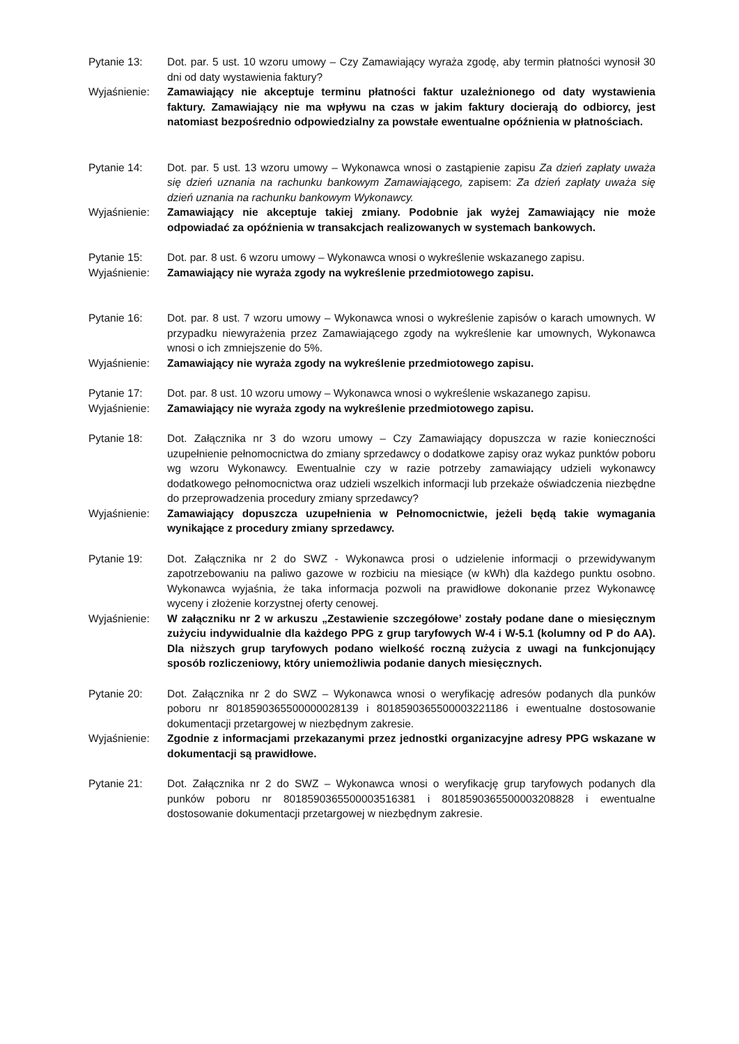Pytanie 13: Dot. par. 5 ust. 10 wzoru umowy – Czy Zamawiający wyraża zgodę, aby termin płatności wynosił 30 dni od daty wystawienia faktury?
Wyjaśnienie: Zamawiający nie akceptuje terminu płatności faktur uzależnionego od daty wystawienia faktury. Zamawiający nie ma wpływu na czas w jakim faktury docierają do odbiorcy, jest natomiast bezpośrednio odpowiedzialny za powstałe ewentualne opóźnienia w płatnościach.
Pytanie 14: Dot. par. 5 ust. 13 wzoru umowy – Wykonawca wnosi o zastąpienie zapisu Za dzień zapłaty uważa się dzień uznania na rachunku bankowym Zamawiającego, zapisem: Za dzień zapłaty uważa się dzień uznania na rachunku bankowym Wykonawcy.
Wyjaśnienie: Zamawiający nie akceptuje takiej zmiany. Podobnie jak wyżej Zamawiający nie może odpowiadać za opóźnienia w transakcjach realizowanych w systemach bankowych.
Pytanie 15: Dot. par. 8 ust. 6 wzoru umowy – Wykonawca wnosi o wykreślenie wskazanego zapisu.
Wyjaśnienie: Zamawiający nie wyraża zgody na wykreślenie przedmiotowego zapisu.
Pytanie 16: Dot. par. 8 ust. 7 wzoru umowy – Wykonawca wnosi o wykreślenie zapisów o karach umownych. W przypadku niewyrażenia przez Zamawiającego zgody na wykreślenie kar umownych, Wykonawca wnosi o ich zmniejszenie do 5%.
Wyjaśnienie: Zamawiający nie wyraża zgody na wykreślenie przedmiotowego zapisu.
Pytanie 17: Dot. par. 8 ust. 10 wzoru umowy – Wykonawca wnosi o wykreślenie wskazanego zapisu.
Wyjaśnienie: Zamawiający nie wyraża zgody na wykreślenie przedmiotowego zapisu.
Pytanie 18: Dot. Załącznika nr 3 do wzoru umowy – Czy Zamawiający dopuszcza w razie konieczności uzupełnienie pełnomocnictwa do zmiany sprzedawcy o dodatkowe zapisy oraz wykaz punktów poboru wg wzoru Wykonawcy. Ewentualnie czy w razie potrzeby zamawiający udzieli wykonawcy dodatkowego pełnomocnictwa oraz udzieli wszelkich informacji lub przekaże oświadczenia niezbędne do przeprowadzenia procedury zmiany sprzedawcy?
Wyjaśnienie: Zamawiający dopuszcza uzupełnienia w Pełnomocnictwie, jeżeli będą takie wymagania wynikające z procedury zmiany sprzedawcy.
Pytanie 19: Dot. Załącznika nr 2 do SWZ - Wykonawca prosi o udzielenie informacji o przewidywanym zapotrzebowaniu na paliwo gazowe w rozbiciu na miesiące (w kWh) dla każdego punktu osobno. Wykonawca wyjaśnia, że taka informacja pozwoli na prawidłowe dokonanie przez Wykonawcę wyceny i złożenie korzystnej oferty cenowej.
Wyjaśnienie: W załączniku nr 2 w arkuszu „Zestawienie szczegółowe’ zostały podane dane o miesięcznym zużyciu indywidualnie dla każdego PPG z grup taryfowych W-4 i W-5.1 (kolumny od P do AA). Dla niższych grup taryfowych podano wielkość roczną zużycia z uwagi na funkcjonujący sposób rozliczeniowy, który uniemożliwia podanie danych miesięcznych.
Pytanie 20: Dot. Załącznika nr 2 do SWZ – Wykonawca wnosi o weryfikację adresów podanych dla punków poboru nr 8018590365500000028139 i 8018590365500003221186 i ewentualne dostosowanie dokumentacji przetargowej w niezbędnym zakresie.
Wyjaśnienie: Zgodnie z informacjami przekazanymi przez jednostki organizacyjne adresy PPG wskazane w dokumentacji są prawidłowe.
Pytanie 21: Dot. Załącznika nr 2 do SWZ – Wykonawca wnosi o weryfikację grup taryfowych podanych dla punków poboru nr 8018590365500003516381 i 8018590365500003208828 i ewentualne dostosowanie dokumentacji przetargowej w niezbędnym zakresie.